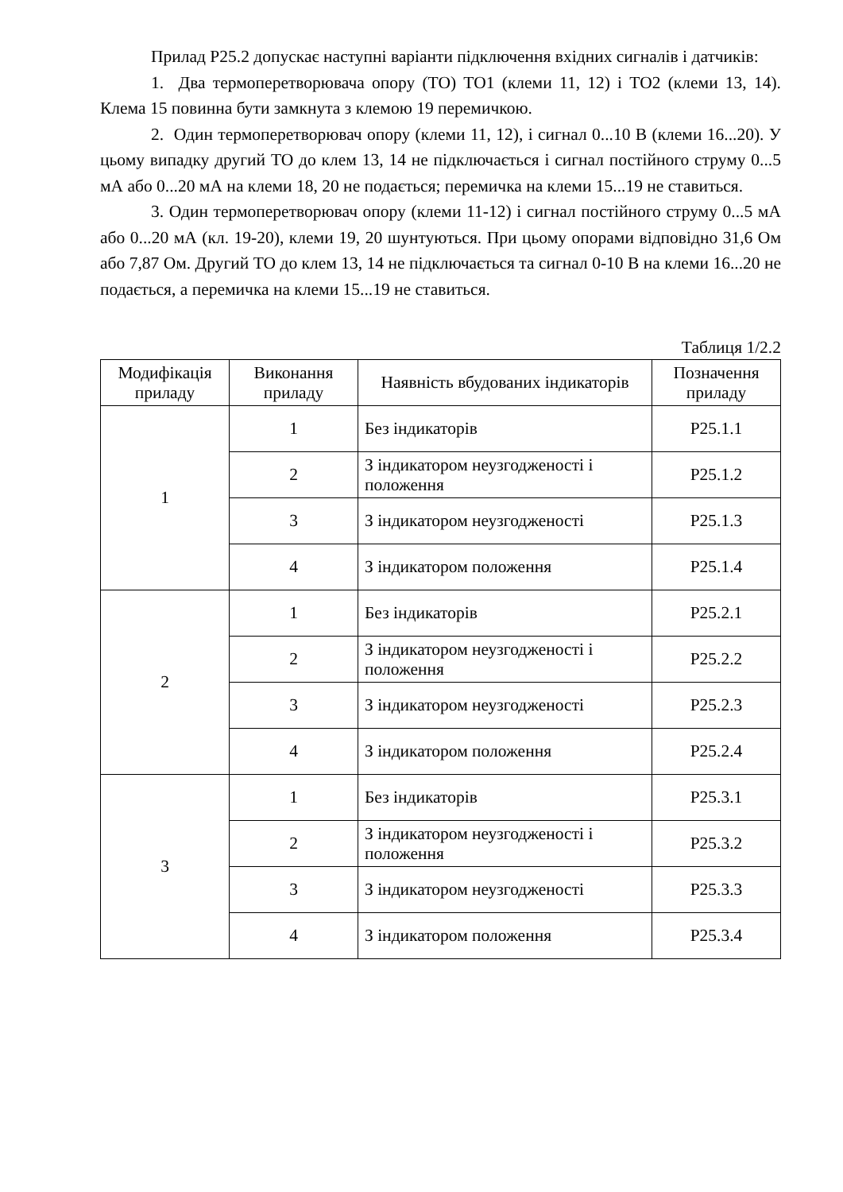Прилад Р25.2 допускає наступні варіанти підключення вхідних сигналів і датчиків:
1. Два термоперетворювача опору (ТО) ТО1 (клеми 11, 12) і ТО2 (клеми 13, 14). Клема 15 повинна бути замкнута з клемою 19 перемичкою.
2. Один термоперетворювач опору (клеми 11, 12), і сигнал 0...10 В (клеми 16...20). У цьому випадку другий ТО до клем 13, 14 не підключається і сигнал постійного струму 0...5 мА або 0...20 мА на клеми 18, 20 не подається; перемичка на клеми 15...19 не ставиться.
3. Один термоперетворювач опору (клеми 11-12) і сигнал постійного струму 0...5 мА або 0...20 мА (кл. 19-20), клеми 19, 20 шунтуються. При цьому опорами відповідно 31,6 Ом або 7,87 Ом. Другий ТО до клем 13, 14 не підключається та сигнал 0-10 В на клеми 16...20 не подається, а перемичка на клеми 15...19 не ставиться.
Таблиця 1/2.2
| Модифікація приладу | Виконання приладу | Наявність вбудованих індикаторів | Позначення приладу |
| --- | --- | --- | --- |
| 1 | 1 | Без індикаторів | Р25.1.1 |
| | 2 | З індикатором неузгодженості і положення | Р25.1.2 |
| | 3 | З індикатором неузгодженості | Р25.1.3 |
| | 4 | З індикатором положення | Р25.1.4 |
| 2 | 1 | Без індикаторів | Р25.2.1 |
| | 2 | З індикатором неузгодженості і положення | Р25.2.2 |
| | 3 | З індикатором неузгодженості | Р25.2.3 |
| | 4 | З індикатором положення | Р25.2.4 |
| 3 | 1 | Без індикаторів | Р25.3.1 |
| | 2 | З індикатором неузгодженості і положення | Р25.3.2 |
| | 3 | З індикатором неузгодженості | Р25.3.3 |
| | 4 | З індикатором положення | Р25.3.4 |